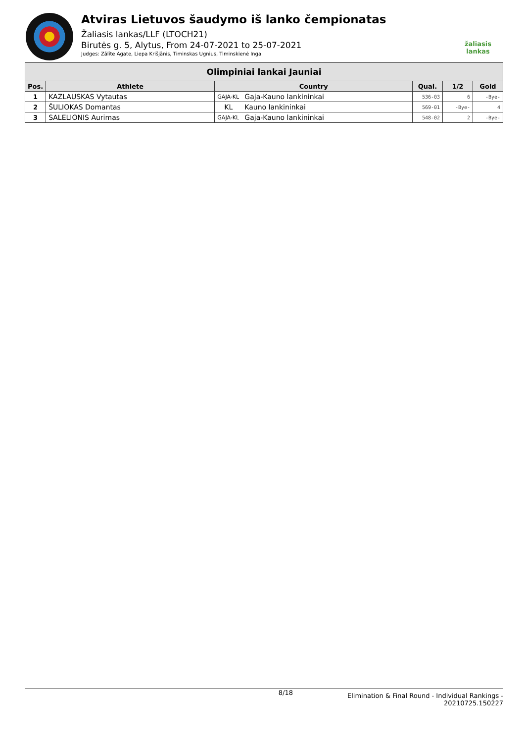Atviras Lietuvos šaudymo iš lanko čempionatas
Žaliasis lankas/LLF (LTOCH21)
Birutės g. 5, Alytus, From 24-07-2021 to 25-07-2021
Judges: Zālīte Agate, Liepa Krišjānis, Timinskas Ugnius, Timinskienė Inga
žaliasis
lankas
| Olimpiniai lankai Jauniai | | | | | | |
| --- | --- | --- | --- | --- | --- | --- |
| Pos. | Athlete | Country | | Qual. | 1/2 | Gold |
| 1 | KAZLAUSKAS Vytautas | GAJA-KL | Gaja-Kauno lankininkai | 536-03 | 6 | -Bye- |
| 2 | ŠULIOKAS Domantas | KL | Kauno lankininkai | 569-01 | -Bye- | 4 |
| 3 | SALELIONIS Aurimas | GAJA-KL | Gaja-Kauno lankininkai | 548-02 | 2 | -Bye- |
8/18
Elimination & Final Round - Individual Rankings -
20210725.150227